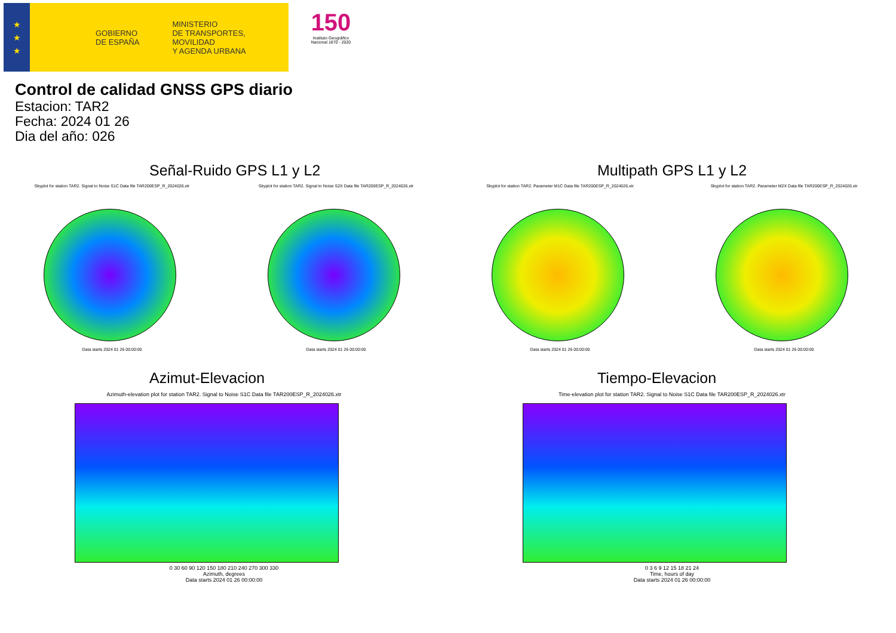★
★
★
GOBIERNO
DE ESPAÑA MINISTERIO
DE TRANSPORTES, MOVILIDAD
Y AGENDA URBANA
150
Instituto Geográfico
Nacional 1870 - 2020
Control de calidad GNSS GPS diario
Estacion: TAR2
Fecha: 2024 01 26
Dia del año: 026
Señal-Ruido GPS L1 y L2
Skyplot for station TAR2. Signal to Noise S1C Data file TAR200ESP_R_2024026.xtr
Data starts 2024 01 26 00:00:00
Skyplot for station TAR2. Signal to Noise S2X Data file TAR200ESP_R_2024026.xtr
Data starts 2024 01 26 00:00:00
Multipath GPS L1 y L2
Skyplot for station TAR2. Parameter M1C Data file TAR200ESP_R_2024026.xtr
Data starts 2024 01 26 00:00:00
Skyplot for station TAR2. Parameter M2X Data file TAR200ESP_R_2024026.xtr
Data starts 2024 01 26 00:00:00
Azimut-Elevacion
Azimuth-elevation plot for station TAR2. Signal to Noise S1C Data file TAR200ESP_R_2024026.xtr
0 30 60 90 120 150 180 210 240 270 300 330
Azimuth, degrees
Data starts 2024 01 26 00:00:00
Tiempo-Elevacion
Time-elevation plot for station TAR2. Signal to Noise S1C Data file TAR200ESP_R_2024026.xtr
0 3 6 9 12 15 18 21 24
Time, hours of day
Data starts 2024 01 26 00:00:00